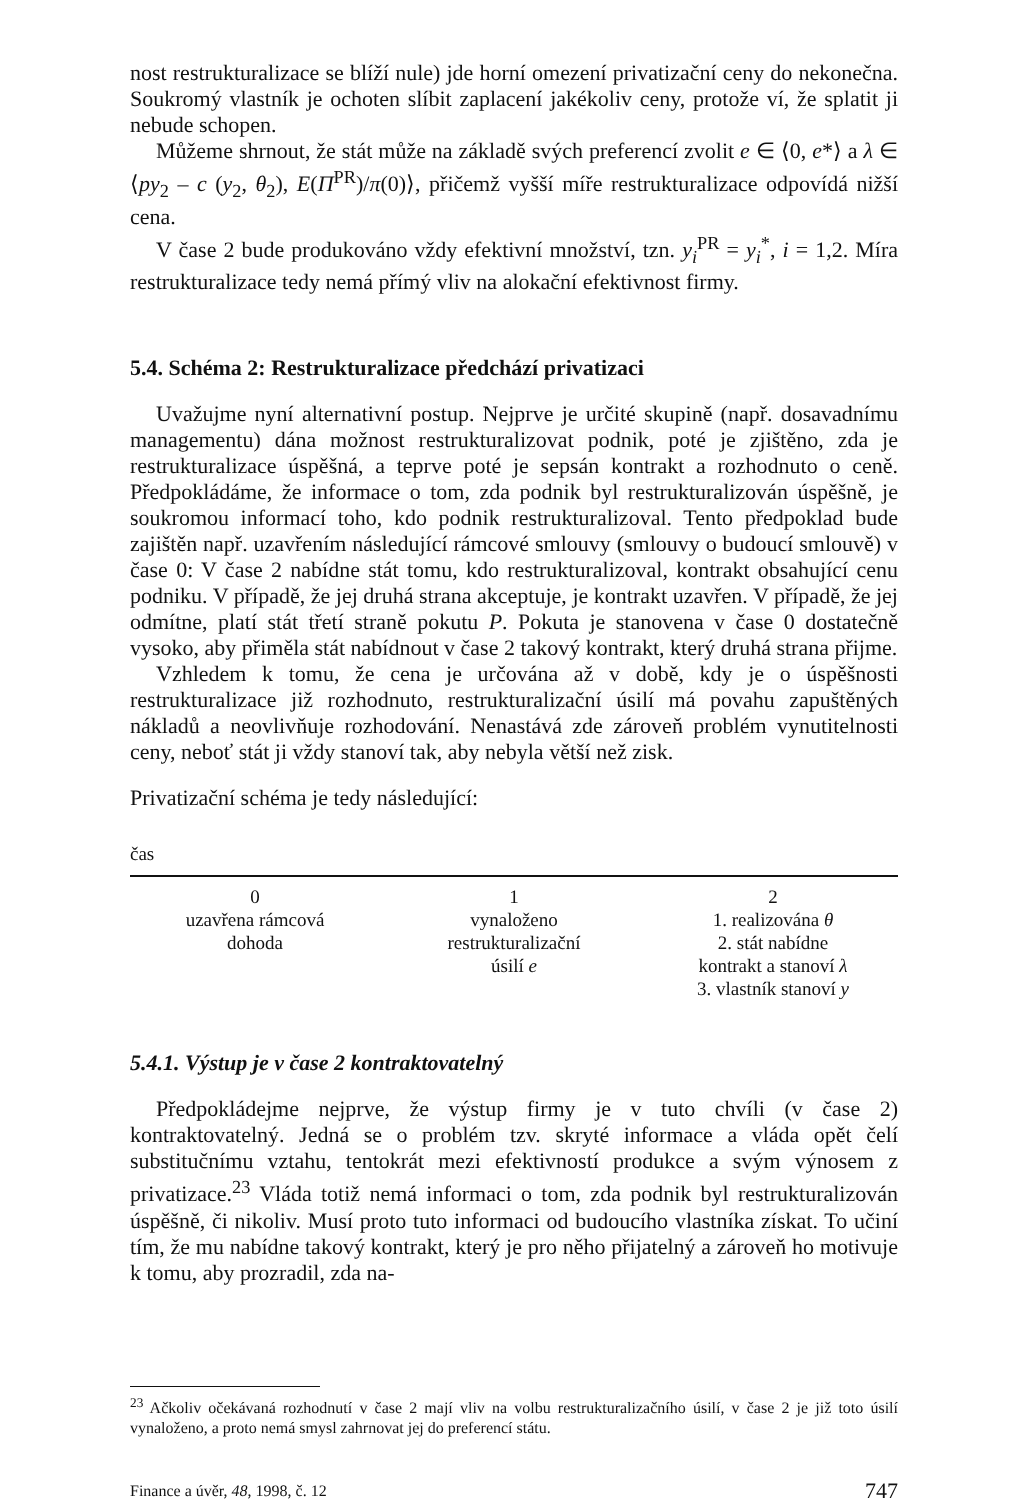nost restrukturalizace se blíží nule) jde horní omezení privatizační ceny do nekonečna. Soukromý vlastník je ochoten slíbit zaplacení jakékoliv ceny, protože ví, že splatit ji nebude schopen.
Můžeme shrnout, že stát může na základě svých preferencí zvolit e ∈ ⟨0, e*⟩ a λ ∈ ⟨py<sub>2</sub> – c (y<sub>2</sub>, θ<sub>2</sub>), E(Π<sup>PR</sup>)/π(0)⟩, přičemž vyšší míře restrukturalizace odpovídá nižší cena.
V čase 2 bude produkováno vždy efektivní množství, tzn. y<sub>i</sub><sup>PR</sup> = y<sub>i</sub><sup>*</sup>, i = 1,2. Míra restrukturalizace tedy nemá přímý vliv na alokační efektivnost firmy.
5.4. Schéma 2: Restrukturalizace předchází privatizaci
Uvažujme nyní alternativní postup. Nejprve je určité skupině (např. dosavadnímu managementu) dána možnost restrukturalizovat podnik, poté je zjištěno, zda je restrukturalizace úspěšná, a teprve poté je sepsán kontrakt a rozhodnuto o ceně. Předpokládáme, že informace o tom, zda podnik byl restrukturalizován úspěšně, je soukromou informací toho, kdo podnik restrukturalizoval. Tento předpoklad bude zajištěn např. uzavřením následující rámcové smlouvy (smlouvy o budoucí smlouvě) v čase 0: V čase 2 nabídne stát tomu, kdo restrukturalizoval, kontrakt obsahující cenu podniku. V případě, že jej druhá strana akceptuje, je kontrakt uzavřen. V případě, že jej odmítne, platí stát třetí straně pokutu P. Pokuta je stanovena v čase 0 dostatečně vysoko, aby přiměla stát nabídnout v čase 2 takový kontrakt, který druhá strana přijme.
Vzhledem k tomu, že cena je určována až v době, kdy je o úspěšnosti restrukturalizace již rozhodnuto, restrukturalizační úsilí má povahu zapuštěných nákladů a neovlivňuje rozhodování. Nenastává zde zároveň problém vynutitelnosti ceny, neboť stát ji vždy stanoví tak, aby nebyla větší než zisk.
Privatizační schéma je tedy následující:
čas
0
uzavřena rámcová
dohoda
1
vynaloženo
restrukturalizační
úsilí e
2
1. realizována θ
2. stát nabídne
kontrakt a stanoví λ
3. vlastník stanoví y
5.4.1. Výstup je v čase 2 kontraktovatelný
Předpokládejme nejprve, že výstup firmy je v tuto chvíli (v čase 2) kontraktovatelný. Jedná se o problém tzv. skryté informace a vláda opět čelí substitučnímu vztahu, tentokrát mezi efektivností produkce a svým výnosem z privatizace.<sup>23</sup> Vláda totiž nemá informaci o tom, zda podnik byl restrukturalizován úspěšně, či nikoliv. Musí proto tuto informaci od budoucího vlastníka získat. To učiní tím, že mu nabídne takový kontrakt, který je pro něho přijatelný a zároveň ho motivuje k tomu, aby prozradil, zda na-
<sup>23</sup> Ačkoliv očekávaná rozhodnutí v čase 2 mají vliv na volbu restrukturalizačního úsilí, v čase 2 je již toto úsilí vynaloženo, a proto nemá smysl zahrnovat jej do preferencí státu.
Finance a úvěr, 48, 1998, č. 12 747